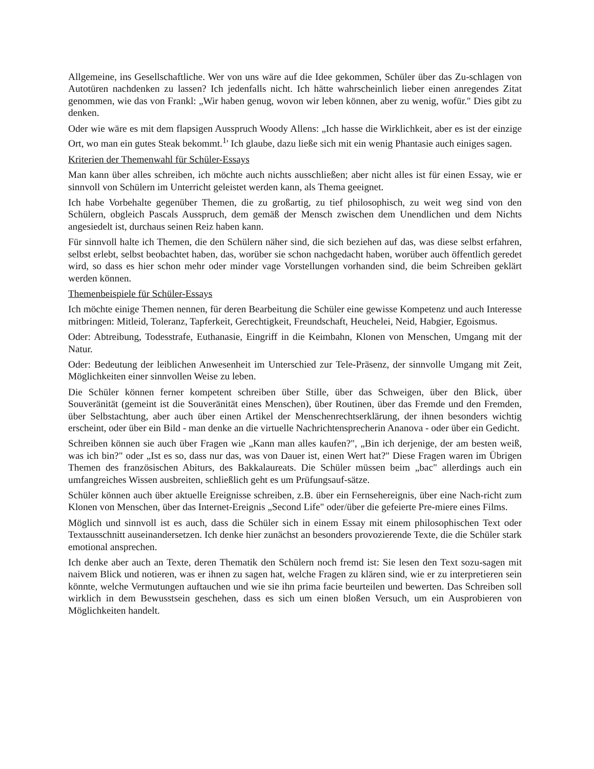Allgemeine, ins Gesellschaftliche. Wer von uns wäre auf die Idee gekommen, Schüler über das Zu-schlagen von Autotüren nachdenken zu lassen? Ich jedenfalls nicht. Ich hätte wahrscheinlich lieber einen anregendes Zitat genommen, wie das von Frankl: „Wir haben genug, wovon wir leben können, aber zu wenig, wofür." Dies gibt zu denken.
Oder wie wäre es mit dem flapsigen Ausspruch Woody Allens: „Ich hasse die Wirklichkeit, aber es ist der einzige Ort, wo man ein gutes Steak bekommt.<sup>1</sup>' Ich glaube, dazu ließe sich mit ein wenig Phantasie auch einiges sagen.
Kriterien der Themenwahl für Schüler-Essays
Man kann über alles schreiben, ich möchte auch nichts ausschließen; aber nicht alles ist für einen Essay, wie er sinnvoll von Schülern im Unterricht geleistet werden kann, als Thema geeignet.
Ich habe Vorbehalte gegenüber Themen, die zu großartig, zu tief philosophisch, zu weit weg sind von den Schülern, obgleich Pascals Ausspruch, dem gemäß der Mensch zwischen dem Unendlichen und dem Nichts angesiedelt ist, durchaus seinen Reiz haben kann.
Für sinnvoll halte ich Themen, die den Schülern näher sind, die sich beziehen auf das, was diese selbst erfahren, selbst erlebt, selbst beobachtet haben, das, worüber sie schon nachgedacht haben, worüber auch öffentlich geredet wird, so dass es hier schon mehr oder minder vage Vorstellungen vorhanden sind, die beim Schreiben geklärt werden können.
Themenbeispiele für Schüler-Essays
Ich möchte einige Themen nennen, für deren Bearbeitung die Schüler eine gewisse Kompetenz und auch Interesse mitbringen: Mitleid, Toleranz, Tapferkeit, Gerechtigkeit, Freundschaft, Heuchelei, Neid, Habgier, Egoismus.
Oder: Abtreibung, Todesstrafe, Euthanasie, Eingriff in die Keimbahn, Klonen von Menschen, Umgang mit der Natur.
Oder: Bedeutung der leiblichen Anwesenheit im Unterschied zur Tele-Präsenz, der sinnvolle Umgang mit Zeit, Möglichkeiten einer sinnvollen Weise zu leben.
Die Schüler können ferner kompetent schreiben über Stille, über das Schweigen, über den Blick, über Souveränität (gemeint ist die Souveränität eines Menschen), über Routinen, über das Fremde und den Fremden, über Selbstachtung, aber auch über einen Artikel der Menschenrechtserklärung, der ihnen besonders wichtig erscheint, oder über ein Bild - man denke an die virtuelle Nachrichtensprecherin Ananova - oder über ein Gedicht.
Schreiben können sie auch über Fragen wie „Kann man alles kaufen?", „Bin ich derjenige, der am besten weiß, was ich bin?" oder „Ist es so, dass nur das, was von Dauer ist, einen Wert hat?" Diese Fragen waren im Übrigen Themen des französischen Abiturs, des Bakkalaureats. Die Schüler müssen beim „bac" allerdings auch ein umfangreiches Wissen ausbreiten, schließlich geht es um Prüfungsauf-sätze.
Schüler können auch über aktuelle Ereignisse schreiben, z.B. über ein Fernsehereignis, über eine Nach-richt zum Klonen von Menschen, über das Internet-Ereignis „Second Life" oder/über die gefeierte Pre-miere eines Films.
Möglich und sinnvoll ist es auch, dass die Schüler sich in einem Essay mit einem philosophischen Text oder Textausschnitt auseinandersetzen. Ich denke hier zunächst an besonders provozierende Texte, die die Schüler stark emotional ansprechen.
Ich denke aber auch an Texte, deren Thematik den Schülern noch fremd ist: Sie lesen den Text sozu-sagen mit naivem Blick und notieren, was er ihnen zu sagen hat, welche Fragen zu klären sind, wie er zu interpretieren sein könnte, welche Vermutungen auftauchen und wie sie ihn prima facie beurteilen und bewerten. Das Schreiben soll wirklich in dem Bewusstsein geschehen, dass es sich um einen bloßen Versuch, um ein Ausprobieren von Möglichkeiten handelt.